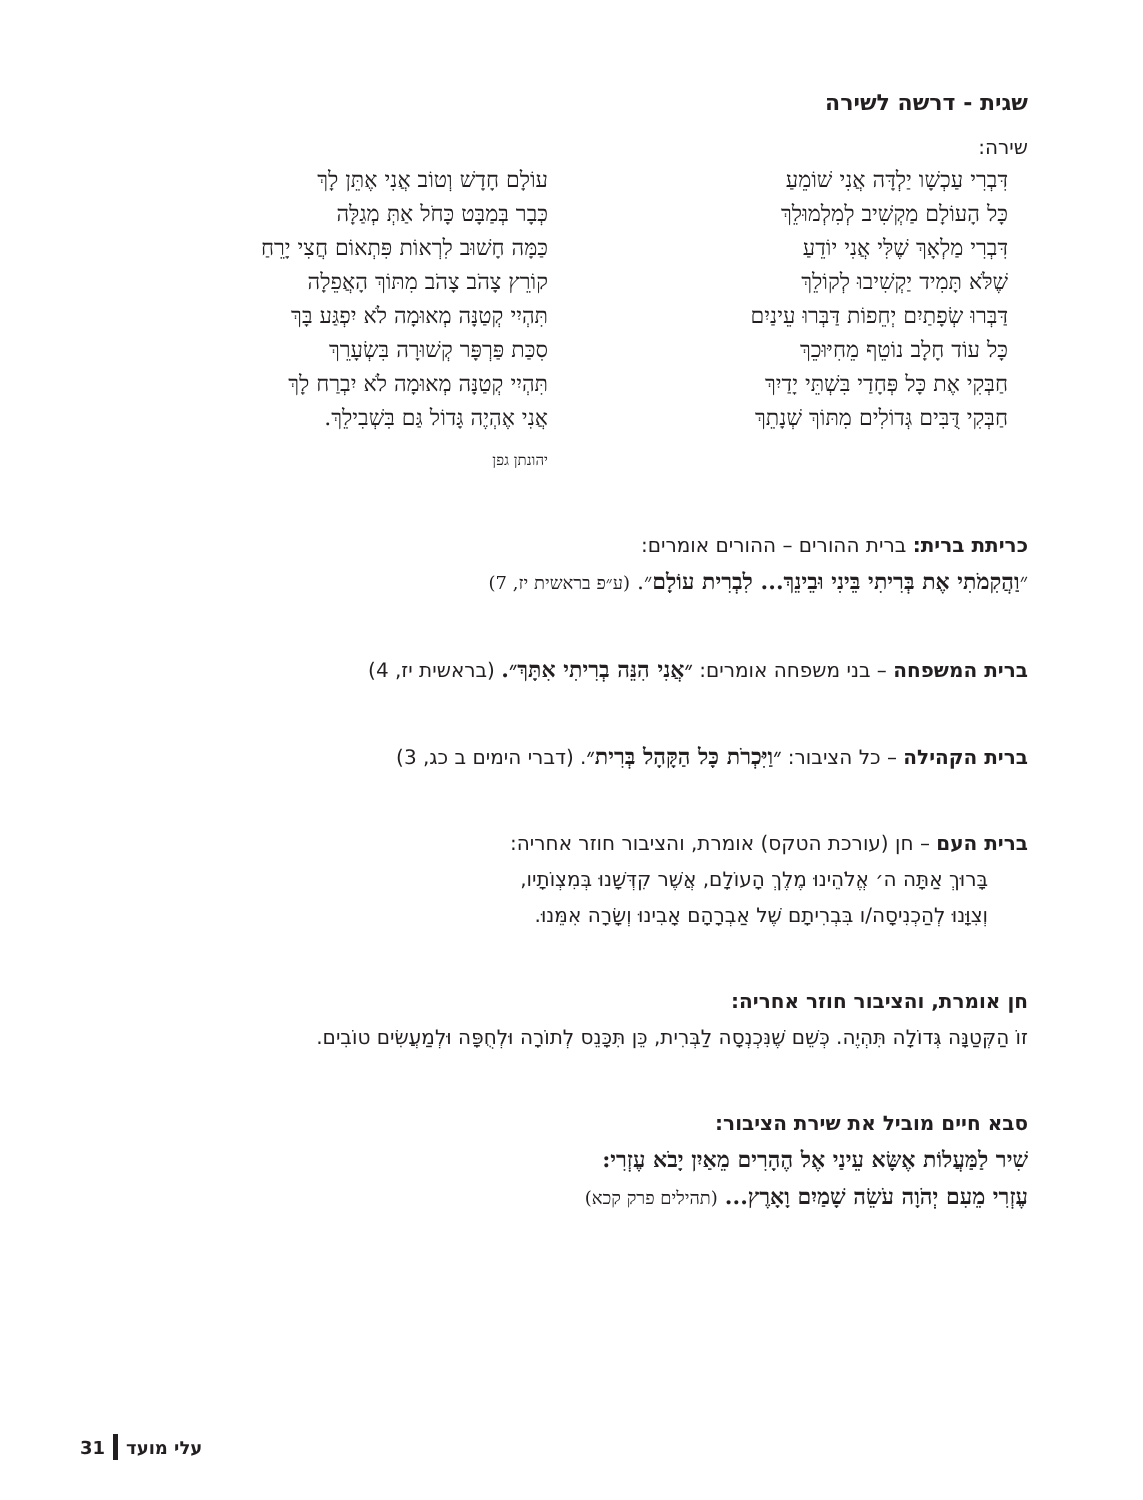שגית - דרשה לשירה
שירה:
דִּבְרִי עַכְשָׁו יַלְדָּה אֲנִי שׁוֹמֵעַ
כָּל הָעוֹלָם מַקְשִׁיב לְמִלְמוּלֵךְ
דִּבְרִי מַלְאָךְ שֶׁלִּי אֲנִי יוֹדֵעַ
שֶׁלֹּא תָּמִיד יַקְשִׁיבוּ לְקוֹלֵךְ
דַּבְּרוּ שְׂפָתַיִם יְחֵפוֹת דַּבְּרוּ עֵינַיִם
כָּל עוֹד חָלָב נוֹטֵף מֵחִיּוּכֵךְ
חַבְּקִי אֶת כָּל פְּחָדַי בִּשְׁתֵּי יָדַיִךְ
חַבְּקִי דֻּבִּים גְּדוֹלִים מִתּוֹךְ שְׁנָתֵךְ
עוֹלָם חָדָשׁ וְטוֹב אֲנִי אֶתֵּן לָךְ
כְּבָר בְּמַבָּט כָּחֹל אַתְּ מְגַלָּה
כַּמָּה חָשׁוּב לִרְאוֹת פִּתְאוֹם חֲצִי יָרֵחַ
קוֹרֵץ צָהֹב צָהֹב מִתּוֹךְ הָאֲפֵלָה
תִּהְיִי קְטַנָּה מְאוּמָה לֹא יִפְגַּע בָּךְ
סִכַּת פַּרְפָּר קְשׁוּרָה בִּשְׂעָרֵךְ
תִּהְיִי קְטַנָּה מְאוּמָה לֹא יִבְרַח לָךְ
אֲנִי אֶהְיֶה גָּדוֹל גַּם בִּשְׁבִילֵךְ.
יהונתן גפן
כריתת ברית: ברית ההורים – ההורים אומרים:
״וַהֲקִמֹתִי אֶת בְּרִיתִי בֵּינִי וּבֵינֵךְ... לִבְרִית עוֹלָם״. (ע״פ בראשית יז, 7)
ברית המשפחה – בני משפחה אומרים: ״אֲנִי הִנֵּה בְרִיתִי אִתָּךְ״. (בראשית יז, 4)
ברית הקהילה – כל הציבור: ״וַיִּכְרֹת כָּל הַקָּהָל בְּרִית״. (דברי הימים ב כג, 3)
ברית העם – חן (עורכת הטקס) אומרת, והציבור חוזר אחריה:
בָּרוּךְ אַתָּה ה׳ אֱלֹהֵינוּ מֶלֶךְ הָעוֹלָם, אֲשֶׁר קִדְּשָׁנוּ בְּמִצְוֹתָיו,
וְצִוָּנוּ לְהַכְנִיסָה/ו בִּבְרִיתָם שֶׁל אַבְרָהָם אָבִינוּ וְשָׂרָה אִמֵּנוּ.
חן אומרת, והציבור חוזר אחריה:
זוֹ הַקְּטַנָּה גְּדוֹלָה תִּהְיֶה. כְּשֵׁם שֶׁנִּכְנְסָה לַבְּרִית, כֵּן תִּכָּנֵס לְתוֹרָה וּלְחֻפָּה וּלְמַעֲשִׂים טוֹבִים.
סבא חיים מוביל את שירת הציבור:
שִׁיר לַמַּעֲלוֹת אֶשָּׂא עֵינַי אֶל הֶהָרִים מֵאַיִן יָבֹא עֶזְרִי:
עֶזְרִי מֵעִם יְהֹוָה עֹשֵׂה שָׁמַיִם וָאָרֶץ... (תהילים פרק קכא)
31 עלי מועד